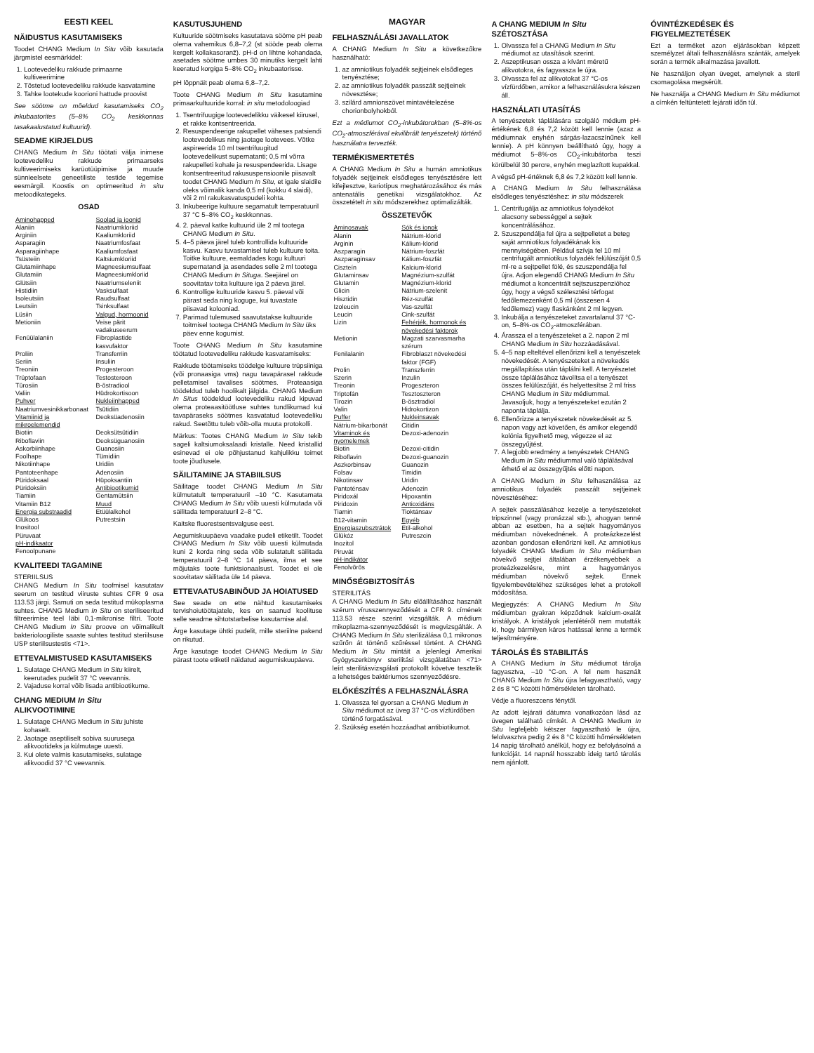EESTI KEEL
NÄIDUSTUS KASUTAMISEKS
Toodet CHANG Medium In Situ võib kasutada järgmistel eesmärkidel:
1. Lootevedeliku rakkude primaarne kultiveerimine
2. Tõstetud lootevedeliku rakkude kasvatamine
3. Tahke lootekude koorioni hattude proovist
See söötme on mõeldud kasutamiseks CO<sub>2</sub> inkubaatorites (5–8% CO<sub>2</sub> keskkonnas tasakaalustatud kultuurid).
SEADME KIRJELDUS
CHANG Medium In Situ töötati välja inimese lootevedeliku rakkude primaarseks kultiveerimiseks karüotüüpimise ja muude sünnieelsete geneetiliste testide tegemise eesmärgil. Koostis on optimeeritud in situ metoodikategeks.
OSAD
| Aminohapped | Soolad ja ioonid |
| Alaniin | Naatriumkloriid |
| Arginiin | Kaaliumkloriid |
| Asparagiin | Naatriumfosfaat |
| Asparagiinhape | Kaaliumfosfaat |
| Tsüsteiin | Kaltsiumkloriid |
| Glutamiinhape | Magneesiumsulfaat |
| Glutamiin | Magneesiumkloriid |
| Glütsiin | Naatriumseleniit |
| Histidiin | Vasksulfaat |
| Isoleutsiin | Raudsulfaat |
| Leutsiin | Tsinksulfaat |
| Lüsiin | Valgud, hormoonid |
| Metioniin | Veise pärit vadakuseerum |
| Fenüülalaniin | Fibroplastide kasvufaktor |
| Proliin | Transferriin |
| Seriin | Insuliin |
| Treoniin | Progesteroon |
| Trüptofaan | Testosteroon |
| Türosiin | B-östradiool |
| Valiin | Hüdrokortisoon |
| Puhver | Nukleiinhapped |
| Naatriumvesinikkarbonaat | Tsütidiin |
| Vitamiinid ja mikroelemendid | Deoksüadenosiin |
| Biotiin | Deoksütsütidiin |
| Riboflaviin | Deoksüguanosiin |
| Askorbiinhape | Guanosiin |
| Foolhape | Tümidiin |
| Nikotiinhape | Uridiin |
| Pantoteenhape | Adenosiin |
| Püridoksaal | Hüpoksantiin |
| Püridoksiin | Antibiootikumid |
| Tiamiin | Gentamütsiin |
| Vitamiin B12 | Muud |
| Energia substraadid | Etüülalkohol |
| Glükoos | Putrestsiin |
| Inositool | |
| Püruvaat | |
| pH-indikaator | |
| Fenoolpunane | |
KVALITEEDI TAGAMINE
STERIILSUS
CHANG Medium In Situ toofmisel kasutatav seerum on testitud viiruste suhtes CFR 9 osa 113.53 järgi. Samuti on seda testitud mükoplasma suhtes. CHANG Medium In Situ on steriliseeritud filtreerimise teel läbi 0,1-mikronise filtri. Toote CHANG Medium In Situ proove on võimalikult bakterioloogiliste saaste suhtes testitud steriilsuse USP steriilsustestis <71>.
ETTEVALMISTUSED KASUTAMISEKS
1. Sulatage CHANG Medium In Situ kiirelt, keerutades pudelit 37 °C veevannis.
2. Vajaduse korral võib lisada antibiootikume.
CHANG MEDIUM In Situ ALIKVOOTIMINE
1. Sulatage CHANG Medium In Situ juhiste kohaselt.
2. Jaotage aseptiliselt sobiva suurusega alikvootideks ja külmutage uuesti.
3. Kui olete valmis kasutamiseks, sulatage alikvoodid 37 °C veevannis.
KASUTUSJUHEND
Kultuuride söötmiseks kasutatava sööme pH peab olema vahemikus 6,8–7,2 (st sööde peab olema kergelt kollakasoranž). pH-d on lihtne kohandada, asetades söötme umbes 30 minutiks kergelt lahti keeratud korgiga 5–8% CO<sub>2</sub> inkubaatorisse.
pH lõppnäit peab olema 6,8–7,2.
Toote CHANG Medium In Situ kasutamine primaarkultuuride korral: in situ metodoloogiad
1. Tsentrifuugige lootevedelikku väikesel kiirusel, et rakke kontsentreerida.
2. Resuspendeerige rakupellet väheses patsiendi lootevedelikus ning jaotage lootevees. Võtke aspireerida 10 ml tsentrifuugitud lootevedelikust supernatanti; 0,5 ml võrra rakupelleti kohale ja resuspendeerida. Lisage kontsentreeritud rakususpensioonile piisavalt toodet CHANG Medium In Situ, et igale slaidile oleks võimalik kanda 0,5 ml (kokku 4 slaidi), või 2 ml rakukasvatuspudeli kohta.
3. Inkubeerige kultuure segamatult temperatuuril 37 °C 5–8% CO<sub>2</sub> keskkonnas.
4. 2. päeval katke kultuurid üle 2 ml tootega CHANG Medium In Situ.
5. 4–5 päeva järel tuleb kontrollida kultuuride kasvu. Kasvu tuvastamisel tuleb kultuure toita. Toitke kultuure, eemaldades kogu kultuuri supernatandi ja asendades selle 2 ml tootega CHANG Medium In Situga. Seejärel on soovitatav toita kultuure iga 2 päeva järel.
6. Kontrollige kultuuride kasvu 5. päeval või pärast seda ning koguge, kui tuvastate piisavad kolooniad.
7. Parimad tulemused saavutatakse kultuuride toitmisel tootega CHANG Medium In Situ üks päev enne kogumist.
Toote CHANG Medium In Situ kasutamine töötatud lootevedeliku rakkude kasvatamiseks:
Rakkude töötamiseks töödelge kultuure trüpsiiniga (või pronaasiga vms) nagu tavapärasel rakkude pelletamisel tavalises söötmes. Proteaasiga töödeldud tuleb hoolikalt jälgida. CHANG Medium In Situs töödeldud lootevedeliku rakud kipuvad olema proteaasitöötluse suhtes tundlikumad kui tavapäraseks söötmes kasvatatud lootevedeliku rakud. Seetõttu tuleb võib-olla muuta protokolli.
Märkus: Tootes CHANG Medium In Situ tekib sageli kaltsiumoksalaadi kristalle. Need kristallid esinevad ei ole põhjustanud kahjulikku toimet toote jõudlusele.
SÄILITAMINE JA STABIILSUS
Säilitage toodet CHANG Medium In Situ külmutatult temperatuuril –10 °C. Kasutamata CHANG Medium In Situ võib uuesti külmutada või säilitada temperatuuril 2–8 °C.
Kaitske fluorestsentsvalguse eest.
Aegumiskuupäeva vaadake pudeli etiketilt. Toodet CHANG Medium In Situ võib uuesti külmutada kuni 2 korda ning seda võib sulatatult säilitada temperatuuril 2–8 °C 14 päeva, ilma et see mõjutaks toote funktsionaalsust. Toodet ei ole soovitatav säilitada üle 14 päeva.
ETTEVAATUSABINÕUD JA HOIATUSED
See seade on ette nähtud kasutamiseks tervishoiutöötajatele, kes on saanud koolituse selle seadme sihtotstarbelise kasutamise alal.
Ärge kasutage ühtki pudelit, mille steriilne pakend on rikutud.
Ärge kasutage toodet CHANG Medium In Situ pärast toote etiketil näidatud aegumiskuupäeva.
MAGYAR
FELHASZNÁLÁSI JAVALLATOK
A CHANG Medium In Situ a következőkre használható:
1. az amniotikus folyadék sejtjeinek elsődleges tenyésztése;
2. az amniotikus folyadék passzált sejtjeinek növesztése;
3. szilárd amnionszövet mintavételezése chorionbolyhokból.
Ezt a médiumot CO<sub>2</sub>-inkubátorokban (5–8%-os CO<sub>2</sub>-atmoszférával ekvilibrált tenyészetek) történő használatra tervezték.
TERMÉKISMERTETÉS
A CHANG Medium In Situ a humán amniotikus folyadék sejtjeinek elsődleges tenyésztésére lett kifejlesztve, kariotípus meghatározásához és más antenatális genetikai vizsgálatokhoz. Az összetételt in situ módszerekhez optimalizálták.
ÖSSZETEVŐK
| Aminosavak | Sók és ionok |
| Alanin | Nátrium-klorid |
| Arginin | Kálium-klorid |
| Aszparagin | Nátrium-foszfát |
| Aszparaginsav | Kálium-foszfát |
| Ciszteín | Kalcium-klorid |
| Glutaminsav | Magnézium-szulfát |
| Glutamin | Magnézium-klorid |
| Glicin | Nátrium-szelenit |
| Hisztidin | Réz-szulfát |
| Izoleucin | Vas-szulfát |
| Leucin | Cink-szulfát |
| Lizin | Fehérjék, hormonok és növekedési faktorok |
| Metionin | Magzati szarvasmarha szérum |
| Fenilalanin | Fibroblaszt növekedési faktor (FGF) |
| Prolin | Transzferrin |
| Szerin | Inzulin |
| Treonin | Progeszteron |
| Triptofán | Tesztoszteron |
| Tirozin | B-ösztradiol |
| Valin | Hidrokortizon |
| Puffer | Nukleinsavak |
| Nátrium-bikarbonát | Citidin |
| Vitaminok és nyomelemek | Dezoxi-adenozin |
| Biotin | Dezoxi-citidin |
| Riboflavin | Dezoxi-guanozin |
| Aszkorbinsav | Guanozin |
| Folsav | Timidin |
| Nikotinsav | Uridin |
| Pantoténsav | Adenozin |
| Piridoxál | Hipoxantin |
| Piridoxin | Antioxidáns |
| Tiamin | Tioktánsav |
| B12-vitamin | Egyéb |
| Energiaszubsztrátok | Etil-alkohol |
| Glükóz | Putreszcin |
| Inozitol | |
| Piruvát | |
| pH-indikátor | |
| Fenolvörös | |
MINŐSÉGBIZTOSÍTÁS
STERILITÁS
A CHANG Medium In Situ előállításához használt szérum vírusszennyeződését a CFR 9. címének 113.53 része szerint vizsgálták. A médium mikoplazma-szennyeződését is megvizsgálták. A CHANG Medium In Situ sterilizálása 0,1 mikronos szűrőn át történő szűréssel történt. A CHANG Medium In Situ mintáit a jelenlegi Amerikai Gyógyszerkönyv sterilitási vizsgálatában <71> leírt sterilitásvizsgálati protokollt követve tesztelik a lehetséges baktériumos szennyeződésre.
ELŐKÉSZÍTÉS A FELHASZNÁLÁSRA
1. Olvassza fel gyorsan a CHANG Medium In Situ médiumot az üveg 37 °C-os vízfürdőben történő forgatásával.
2. Szükség esetén hozzáadhat antibiotikumot.
A CHANG MEDIUM In Situ SZÉTOSZTÁSA
1. Olvassza fel a CHANG Medium In Situ médiumot az utasítások szerint.
2. Aszeptikusan ossza a kívánt méretű alikvotokra, és fagyassza le újra.
3. Olvassza fel az alikvotokat 37 °C-os vízfürdőben, amikor a felhasználásukra készen áll.
HASZNÁLATI UTASÍTÁS
A tenyészetek táplálására szolgáló médium pH-értékének 6,8 és 7,2 között kell lennie (azaz a médiumnak enyhén sárgás-lazacszínűnek kell lennie). A pH könnyen beállítható úgy, hogy a médiumot 5–8%-os CO<sub>2</sub>-inkubátorba teszi körülbelül 30 percre, enyhén meglazított kupakkal.
A végső pH-értéknek 6,8 és 7,2 között kell lennie.
A CHANG Medium In Situ felhasználása elsődleges tenyésztéshez: in situ módszerek
1. Centrifugálja az amniotikus folyadékot alacsony sebességgel a sejtek koncentrálásához.
2. Szuszpendálja fel újra a sejtpelletet a beteg saját amniotikus folyadékának kis mennyiségében. Például szívja fel 10 ml centrifugált amniotikus folyadék felülúszóját 0,5 ml-re a sejtpellet fölé, és szuszpendálja fel újra. Adjon elegendő CHANG Medium In Situ médiumot a koncentrált sejtszuszpenzióhoz úgy, hogy a végső szélesztési térfogat fedőlemezenként 0,5 ml (összesen 4 fedőlemez) vagy flaskánként 2 ml legyen.
3. Inkubálja a tenyészeteket zavartalanul 37 °C-on, 5–8%-os CO<sub>2</sub>-atmoszférában.
4. Árassza el a tenyészeteket a 2. napon 2 ml CHANG Medium In Situ hozzáadásával.
5. 4–5 nap elteltével ellenőrizni kell a tenyészetek növekedését. A tenyészeteket a növekedés megállapítása után táplálni kell. A tenyészetet össze táplálásához távolítsa el a tenyészet összes felülúszóját, és helyettesítse 2 ml friss CHANG Medium In Situ médiummal. Javasoljuk, hogy a tenyészeteket ezután 2 naponta táplálja.
6. Ellenőrizze a tenyészetek növekedését az 5. napon vagy azt követően, és amikor elegendő kolónia figyelhető meg, végezze el az összegyűjtést.
7. A legjobb eredmény a tenyészetek CHANG Medium In Situ médiummal való táplálásával érhető el az összegyűjtés előtti napon.
A CHANG Medium In Situ felhasználása az amniotikus folyadék passzált sejtjeinek növesztéséhez:
A sejtek passzálásához kezelje a tenyészeteket tripszinnel (vagy pronázzal stb.), ahogyan tenné abban az esetben, ha a sejtek hagyományos médiumban növekednének. A proteázkezelést azonban gondosan ellenőrizni kell. Az amniotikus folyadék CHANG Medium In Situ médiumban növekvő sejtjei általában érzékenyebbek a proteázkezelésre, mint a hagyományos médiumban növekvő sejtek. Ennek figyelembevételéhez szükséges lehet a protokoll módosítása.
Megjegyzés: A CHANG Medium In Situ médiumban gyakran képződnek kalcium-oxalát kristályok. A kristályok jelenlétéről nem mutatták ki, hogy bármilyen káros hatással lenne a termék teljesítményére.
TÁROLÁS ÉS STABILITÁS
A CHANG Medium In Situ médiumot tárolja fagyasztva, –10 °C-on. A fel nem használt CHANG Medium In Situ újra lefagyasztható, vagy 2 és 8 °C közötti hőmérsékleten tárolható.
Védje a fluoreszcens fénytől.
Az adott lejárati dátumra vonatkozóan lásd az üvegen található címkét. A CHANG Medium In Situ legfeljebb kétszer fagyasztható le újra, felolvasztva pedig 2 és 8 °C közötti hőmérsékleten 14 napig tárolható anélkül, hogy ez befolyásolná a funkcióját. 14 napnál hosszabb ideig tartó tárolás nem ajánlott.
ÓVINTÉZKEDÉSEK ÉS FIGYELMEZTETÉSEK
Ezt a terméket azon eljárásokban képzett személyzet általi felhasználásra szánták, amelyek során a termék alkalmazása javallott.
Ne használjon olyan üveget, amelynek a steril csomagolása megsérült.
Ne használja a CHANG Medium In Situ médiumot a címkén feltüntetett lejárati időn túl.